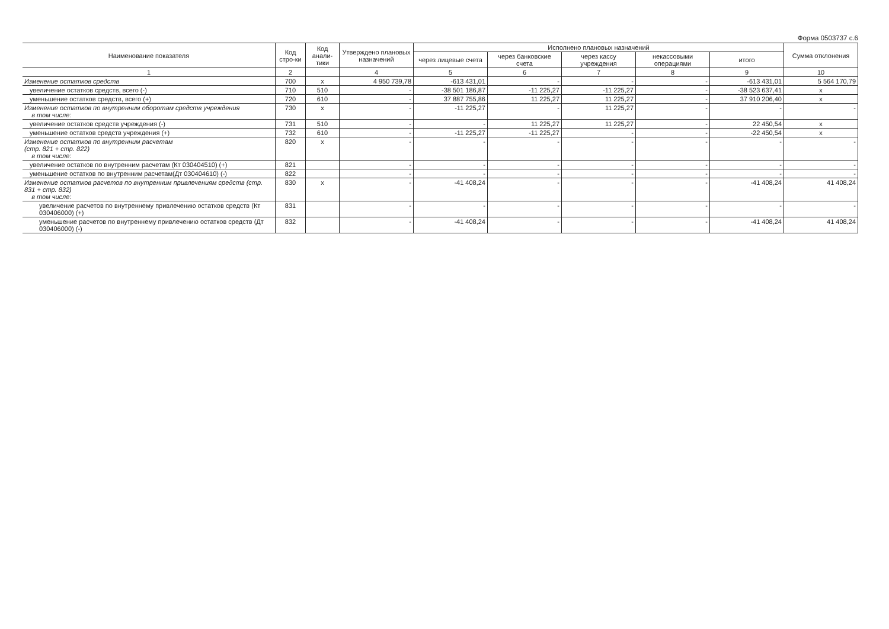Форма 0503737 с.6
| Наименование показателя | Код стро-ки | Код анали-тики | Утверждено плановых назначений | Исполнено плановых назначений | | | | | Сумма отклонения |
| --- | --- | --- | --- | --- | --- | --- | --- | --- | --- |
| | | | | через лицевые счета | через банковские счета | через кассу учреждения | некассовыми операциями | итого | |
| 1 | 2 | | 4 | 5 | 6 | 7 | 8 | 9 | 10 |
| Изменение остатков средств | 700 | x | 4 950 739,78 | -613 431,01 | - | - | - | -613 431,01 | 5 564 170,79 |
| увеличение остатков средств, всего (-) | 710 | 510 | - | -38 501 186,87 | -11 225,27 | -11 225,27 | - | -38 523 637,41 | x |
| уменьшение остатков средств, всего (+) | 720 | 610 | - | 37 887 755,86 | 11 225,27 | 11 225,27 | - | 37 910 206,40 | x |
| Изменение остатков по внутренним оборотам средств учреждения в том числе: | 730 | x | - | -11 225,27 | - | 11 225,27 | - | - | - |
| увеличение остатков средств учреждения (-) | 731 | 510 | - | - | 11 225,27 | 11 225,27 | - | 22 450,54 | x |
| уменьшение остатков средств учреждения (+) | 732 | 610 | - | -11 225,27 | -11 225,27 | - | - | -22 450,54 | x |
| Изменение остатков по внутренним расчетам (стр. 821 + стр. 822) в том числе: | 820 | x | - | - | - | - | - | - | - |
| увеличение остатков по внутренним расчетам (Кт 030404510) (+) | 821 | | - | - | - | - | - | - | - |
| уменьшение остатков по внутренним расчетам(Дт 030404610) (-) | 822 | | - | - | - | - | - | - | - |
| Изменение остатков расчетов по внутренним привлечениям средств (стр. 831 + стр. 832) в том числе: | 830 | x | - | -41 408,24 | - | - | - | -41 408,24 | 41 408,24 |
| увеличение расчетов по внутреннему привлечению остатков средств (Кт 030406000) (+) | 831 | | - | - | - | - | - | - | - |
| уменьшение расчетов по внутреннему привлечению остатков средств (Дт 030406000) (-) | 832 | | - | -41 408,24 | - | - | - | -41 408,24 | 41 408,24 |